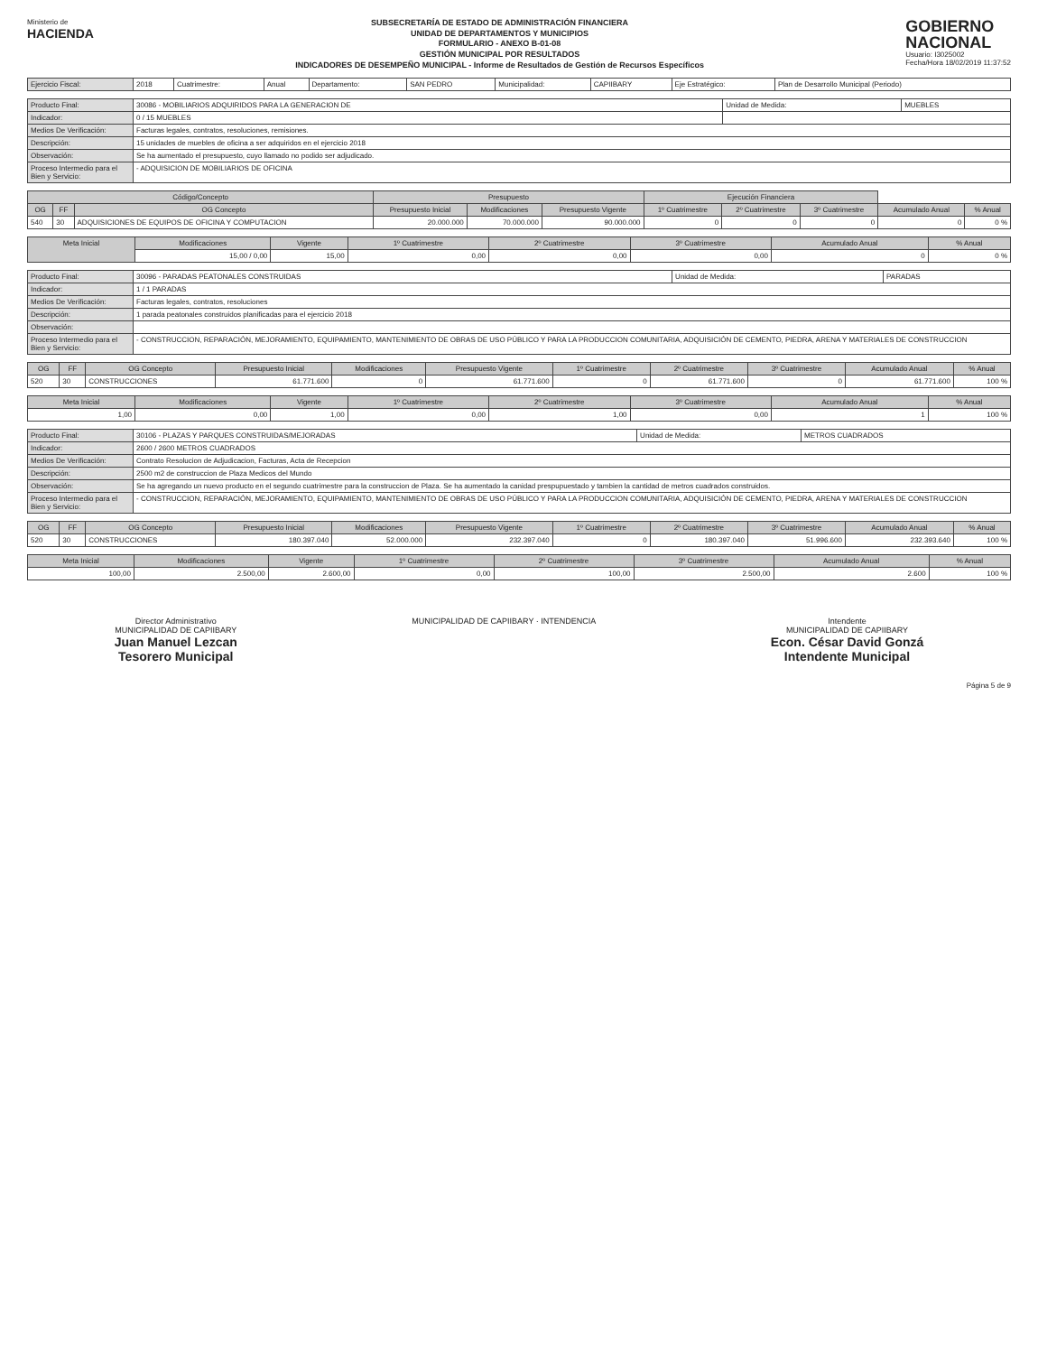Ministerio de
HACIENDA
SUBSECRETARÍA DE ESTADO DE ADMINISTRACIÓN FINANCIERA
UNIDAD DE DEPARTAMENTOS Y MUNICIPIOS
FORMULARIO - ANEXO B-01-08
GESTIÓN MUNICIPAL POR RESULTADOS
INDICADORES DE DESEMPEÑO MUNICIPAL - Informe de Resultados de Gestión de Recursos Específicos
GOBIERNO
NACIONAL
Usuario: I3025002
Fecha/Hora 18/02/2019 11:37:52
| Ejercicio Fiscal: | 2018 | Cuatrimestre: | Anual | Departamento: | SAN PEDRO | Municipalidad: | CAPIIBARY | Eje Estratégico: | Plan de Desarrollo Municipal (Periodo) |
| Producto Final: | 30086 - MOBILIARIOS ADQUIRIDOS PARA LA GENERACION DE | Unidad de Medida: | MUEBLES |
| Indicador: | 0 / 15 MUEBLES | | |
| Medios De Verificación: | Facturas legales, contratos, resoluciones, remisiones. | | |
| Descripción: | 15 unidades de muebles de oficina a ser adquiridos en el ejercicio 2018 | | |
| Observación: | Se ha aumentado el presupuesto, cuyo llamado no podido ser adjudicado. | | |
| Proceso Intermedio para el Bien y Servicio: | - ADQUISICION DE MOBILIARIOS DE OFICINA | | |
| Código/Concepto | | | Presupuesto | | | Ejecución Financiera | | | | |
| --- | --- | --- | --- | --- | --- | --- | --- | --- | --- | --- |
| OG | FF | OG Concepto | Presupuesto Inicial | Modificaciones | Presupuesto Vigente | 1º Cuatrimestre | 2º Cuatrimestre | 3º Cuatrimestre | Acumulado Anual | % Anual |
| 540 | 30 | ADQUISICIONES DE EQUIPOS DE OFICINA Y COMPUTACION | 20.000.000 | 70.000.000 | 90.000.000 | 0 | 0 | 0 | 0 | 0 % |
| Meta Inicial | Modificaciones | Vigente | 1º Cuatrimestre | 2º Cuatrimestre | 3º Cuatrimestre | Acumulado Anual | % Anual |
| --- | --- | --- | --- | --- | --- | --- | --- |
| | 15,00 / 0,00 | 15,00 | 0,00 | 0,00 | 0,00 | 0 | 0 % |
| Producto Final: | 30096 - PARADAS PEATONALES CONSTRUIDAS | Unidad de Medida: | PARADAS |
| Indicador: | 1 / 1 PARADAS | | |
| Medios De Verificación: | Facturas legales, contratos, resoluciones | | |
| Descripción: | 1 parada peatonales construidos planificadas para el ejercicio 2018 | | |
| Observación: | | | |
| Proceso Intermedio para el Bien y Servicio: | - CONSTRUCCION, REPARACIÓN, MEJORAMIENTO, EQUIPAMIENTO, MANTENIMIENTO DE OBRAS DE USO PÚBLICO Y PARA LA PRODUCCION COMUNITARIA, ADQUISICIÓN DE CEMENTO, PIEDRA, ARENA Y MATERIALES DE CONSTRUCCION | | |
| OG | FF | OG Concepto | Presupuesto Inicial | Modificaciones | Presupuesto Vigente | 1º Cuatrimestre | 2º Cuatrimestre | 3º Cuatrimestre | Acumulado Anual | % Anual |
| --- | --- | --- | --- | --- | --- | --- | --- | --- | --- | --- |
| 520 | 30 | CONSTRUCCIONES | 61.771.600 | 0 | 61.771.600 | 0 | 61.771.600 | 0 | 61.771.600 | 100 % |
| Meta Inicial | Modificaciones | Vigente | 1º Cuatrimestre | 2º Cuatrimestre | 3º Cuatrimestre | Acumulado Anual | % Anual |
| --- | --- | --- | --- | --- | --- | --- | --- |
| 1,00 | 0,00 | 1,00 | 0,00 | 1,00 | 0,00 | 1 | 100 % |
| Producto Final: | 30106 - PLAZAS Y PARQUES CONSTRUIDAS/MEJORADAS | Unidad de Medida: | METROS CUADRADOS |
| Indicador: | 2600 / 2600 METROS CUADRADOS | | |
| Medios De Verificación: | Contrato Resolucion de Adjudicacion, Facturas, Acta de Recepcion | | |
| Descripción: | 2500 m2 de construccion de Plaza Medicos del Mundo | | |
| Observación: | Se ha agregando un nuevo producto en el segundo cuatrimestre para la construccion de Plaza. Se ha aumentado la canidad prespupuestado y tambien la cantidad de metros cuadrados construidos. | | |
| Proceso Intermedio para el Bien y Servicio: | - CONSTRUCCION, REPARACIÓN, MEJORAMIENTO, EQUIPAMIENTO, MANTENIMIENTO DE OBRAS DE USO PÚBLICO Y PARA LA PRODUCCION COMUNITARIA, ADQUISICIÓN DE CEMENTO, PIEDRA, ARENA Y MATERIALES DE CONSTRUCCION | | |
| OG | FF | OG Concepto | Presupuesto Inicial | Modificaciones | Presupuesto Vigente | 1º Cuatrimestre | 2º Cuatrimestre | 3º Cuatrimestre | Acumulado Anual | % Anual |
| --- | --- | --- | --- | --- | --- | --- | --- | --- | --- | --- |
| 520 | 30 | CONSTRUCCIONES | 180.397.040 | 52.000.000 | 232.397.040 | 0 | 180.397.040 | 51.996.600 | 232.393.640 | 100 % |
| Meta Inicial | Modificaciones | Vigente | 1º Cuatrimestre | 2º Cuatrimestre | 3º Cuatrimestre | Acumulado Anual | % Anual |
| --- | --- | --- | --- | --- | --- | --- | --- |
| 100,00 | 2.500,00 | 2.600,00 | 0,00 | 100,00 | 2.500,00 | 2.600 | 100 % |
Director Administrativo
MUNICIPALIDAD DE CAPIIBARY
Juan Manuel Lezcan
Tesorero Municipal
MUNICIPALIDAD DE CAPIIBARY · INTENDENCIA
Intendente
MUNICIPALIDAD DE CAPIIBARY
Econ. César David Gonzá
Intendente Municipal
Página 5 de 9